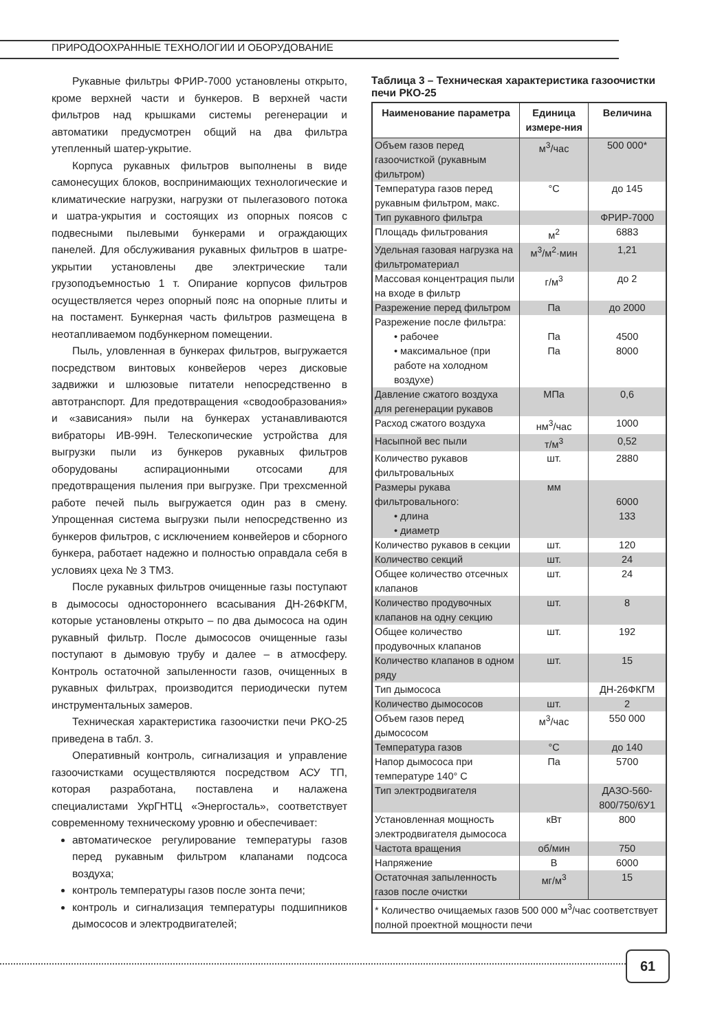ПРИРОДООХРАННЫЕ ТЕХНОЛОГИИ И ОБОРУДОВАНИЕ
Рукавные фильтры ФРИР-7000 установлены открыто, кроме верхней части и бункеров. В верхней части фильтров над крышками системы регенерации и автоматики предусмотрен общий на два фильтра утепленный шатер-укрытие.
Корпуса рукавных фильтров выполнены в виде самонесущих блоков, воспринимающих технологические и климатические нагрузки, нагрузки от пылегазового потока и шатра-укрытия и состоящих из опорных поясов с подвесными пылевыми бункерами и ограждающих панелей. Для обслуживания рукавных фильтров в шатре-укрытии установлены две электрические тали грузоподъемностью 1 т. Опирание корпусов фильтров осуществляется через опорный пояс на опорные плиты и на постамент. Бункерная часть фильтров размещена в неотапливаемом подбункерном помещении.
Пыль, уловленная в бункерах фильтров, выгружается посредством винтовых конвейеров через дисковые задвижки и шлюзовые питатели непосредственно в автотранспорт. Для предотвращения «сводообразования» и «зависания» пыли на бункерах устанавливаются вибраторы ИВ-99Н. Телескопические устройства для выгрузки пыли из бункеров рукавных фильтров оборудованы аспирационными отсосами для предотвращения пыления при выгрузке. При трехсменной работе печей пыль выгружается один раз в смену. Упрощенная система выгрузки пыли непосредственно из бункеров фильтров, с исключением конвейеров и сборного бункера, работает надежно и полностью оправдала себя в условиях цеха № 3 ТМЗ.
После рукавных фильтров очищенные газы поступают в дымососы одностороннего всасывания ДН-26ФКГМ, которые установлены открыто – по два дымососа на один рукавный фильтр. После дымососов очищенные газы поступают в дымовую трубу и далее – в атмосферу. Контроль остаточной запыленности газов, очищенных в рукавных фильтрах, производится периодически путем инструментальных замеров.
Техническая характеристика газоочистки печи РКО-25 приведена в табл. 3.
Оперативный контроль, сигнализация и управление газоочистками осуществляются посредством АСУ ТП, которая разработана, поставлена и налажена специалистами УкрГНТЦ «Энергосталь», соответствует современному техническому уровню и обеспечивает:
автоматическое регулирование температуры газов перед рукавным фильтром клапанами подсоса воздуха;
контроль температуры газов после зонта печи;
контроль и сигнализация температуры подшипников дымососов и электродвигателей;
Таблица 3 – Техническая характеристика газоочистки печи РКО-25
| Наименование параметра | Единица измере-ния | Величина |
| --- | --- | --- |
| Объем газов перед газоочисткой (рукавным фильтром) | м<sup>3</sup>/час | 500 000* |
| Температура газов перед рукавным фильтром, макс. | °С | до 145 |
| Тип рукавного фильтра | | ФРИР-7000 |
| Площадь фильтрования | м<sup>2</sup> | 6883 |
| Удельная газовая нагрузка на фильтроматериал | м<sup>3</sup>/м<sup>2</sup>·мин | 1,21 |
| Массовая концентрация пыли на входе в фильтр | г/м<sup>3</sup> | до 2 |
| Разрежение перед фильтром | Па | до 2000 |
| Разрежение после фильтра: • рабочее • максимальное (при работе на холодном воздухе) | Па Па | 4500 8000 |
| Давление сжатого воздуха для регенерации рукавов | МПа | 0,6 |
| Расход сжатого воздуха | нм<sup>3</sup>/час | 1000 |
| Насыпной вес пыли | т/м<sup>3</sup> | 0,52 |
| Количество рукавов фильтровальных | шт. | 2880 |
| Размеры рукава фильтровального: • длина • диаметр | мм | 6000 133 |
| Количество рукавов в секции | шт. | 120 |
| Количество секций | шт. | 24 |
| Общее количество отсечных клапанов | шт. | 24 |
| Количество продувочных клапанов на одну секцию | шт. | 8 |
| Общее количество продувочных клапанов | шт. | 192 |
| Количество клапанов в одном ряду | шт. | 15 |
| Тип дымососа | | ДН-26ФКГМ |
| Количество дымососов | шт. | 2 |
| Объем газов перед дымососом | м<sup>3</sup>/час | 550 000 |
| Температура газов | °С | до 140 |
| Напор дымососа при температуре 140° С | Па | 5700 |
| Тип электродвигателя | | ДАЗО-560-800/750/6У1 |
| Установленная мощность электродвигателя дымососа | кВт | 800 |
| Частота вращения | об/мин | 750 |
| Напряжение | В | 6000 |
| Остаточная запыленность газов после очистки | мг/м<sup>3</sup> | 15 |
| * Количество очищаемых газов 500 000 м<sup>3</sup>/час соответствует полной проектной мощности печи | | |
61